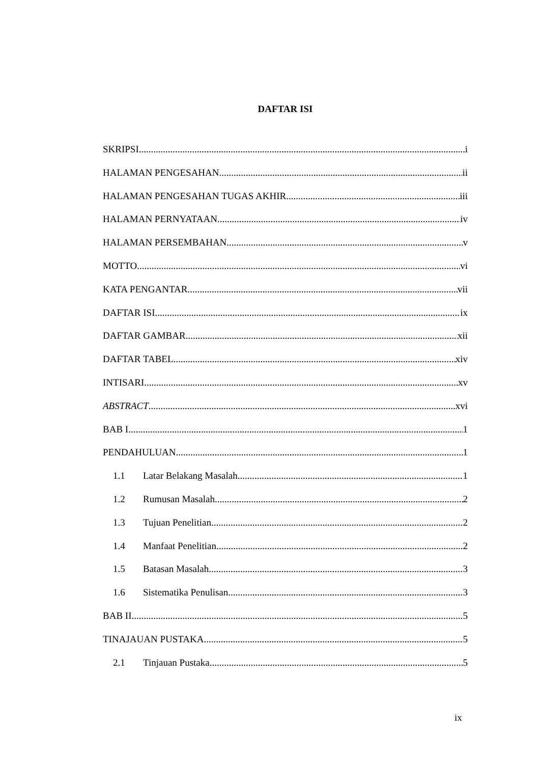DAFTAR ISI
SKRIPSI i
HALAMAN PENGESAHAN ii
HALAMAN PENGESAHAN TUGAS AKHIR iii
HALAMAN PERNYATAAN iv
HALAMAN PERSEMBAHAN v
MOTTO vi
KATA PENGANTAR vii
DAFTAR ISI ix
DAFTAR GAMBAR xii
DAFTAR TABEL xiv
INTISARI xv
ABSTRACT xvi
BAB I 1
PENDAHULUAN 1
1.1 Latar Belakang Masalah 1
1.2 Rumusan Masalah 2
1.3 Tujuan Penelitian 2
1.4 Manfaat Penelitian 2
1.5 Batasan Masalah 3
1.6 Sistematika Penulisan 3
BAB II 5
TINAJAUAN PUSTAKA 5
2.1 Tinjauan Pustaka 5
ix